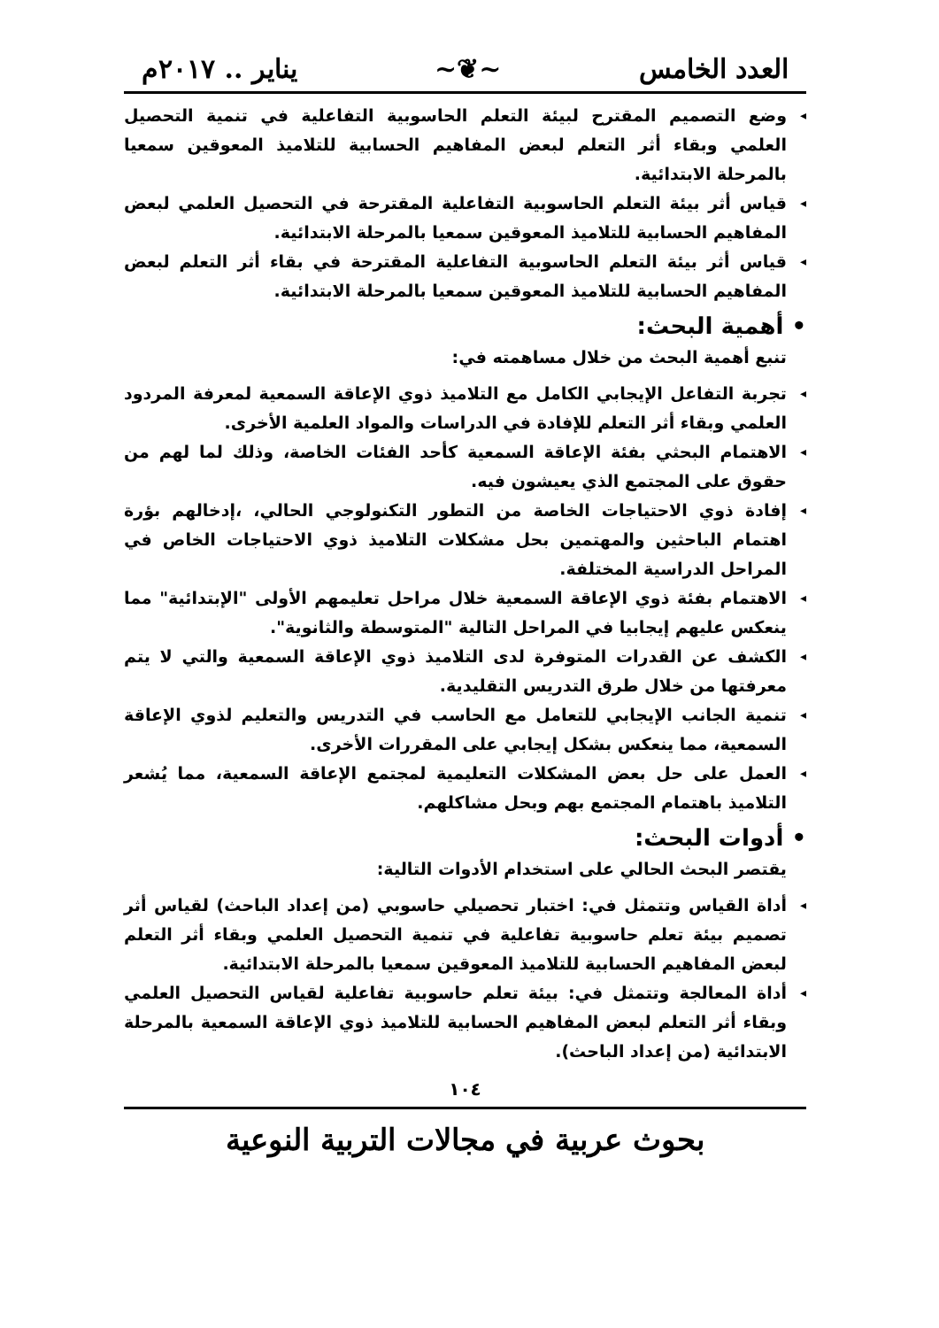العدد الخامس ~❦~ يناير .. ٢٠١٧م
◂ وضع التصميم المقترح لبيئة التعلم الحاسوبية التفاعلية في تنمية التحصيل العلمي وبقاء أثر التعلم لبعض المفاهيم الحسابية للتلاميذ المعوقين سمعيا بالمرحلة الابتدائية.
◂ قياس أثر بيئة التعلم الحاسوبية التفاعلية المقترحة في التحصيل العلمي لبعض المفاهيم الحسابية للتلاميذ المعوقين سمعيا بالمرحلة الابتدائية.
◂ قياس أثر بيئة التعلم الحاسوبية التفاعلية المقترحة في بقاء أثر التعلم لبعض المفاهيم الحسابية للتلاميذ المعوقين سمعيا بالمرحلة الابتدائية.
• أهمية البحث:
تنبع أهمية البحث من خلال مساهمته في:
◂ تجربة التفاعل الإيجابي الكامل مع التلاميذ ذوي الإعاقة السمعية لمعرفة المردود العلمي وبقاء أثر التعلم للإفادة في الدراسات والمواد العلمية الأخرى.
◂ الاهتمام البحثي بفئة الإعاقة السمعية كأحد الفئات الخاصة، وذلك لما لهم من حقوق على المجتمع الذي يعيشون فيه.
◂ إفادة ذوي الاحتياجات الخاصة من التطور التكنولوجي الحالي، ،إدخالهم بؤرة اهتمام الباحثين والمهتمين بحل مشكلات التلاميذ ذوي الاحتياجات الخاص في المراحل الدراسية المختلفة.
◂ الاهتمام بفئة ذوي الإعاقة السمعية خلال مراحل تعليمهم الأولى "الإبتدائية" مما ينعكس عليهم إيجابيا في المراحل التالية "المتوسطة والثانوية".
◂ الكشف عن القدرات المتوفرة لدى التلاميذ ذوي الإعاقة السمعية والتي لا يتم معرفتها من خلال طرق التدريس التقليدية.
◂ تنمية الجانب الإيجابي للتعامل مع الحاسب في التدريس والتعليم لذوي الإعاقة السمعية، مما ينعكس بشكل إيجابي على المقررات الأخرى.
◂ العمل على حل بعض المشكلات التعليمية لمجتمع الإعاقة السمعية، مما يُشعر التلاميذ باهتمام المجتمع بهم وبحل مشاكلهم.
• أدوات البحث:
يقتصر البحث الحالي على استخدام الأدوات التالية:
◂ أداة القياس وتتمثل في: اختبار تحصيلي حاسوبي (من إعداد الباحث) لقياس أثر تصميم بيئة تعلم حاسوبية تفاعلية في تنمية التحصيل العلمي وبقاء أثر التعلم لبعض المفاهيم الحسابية للتلاميذ المعوقين سمعيا بالمرحلة الابتدائية.
◂ أداة المعالجة وتتمثل في: بيئة تعلم حاسوبية تفاعلية لقياس التحصيل العلمي وبقاء أثر التعلم لبعض المفاهيم الحسابية للتلاميذ ذوي الإعاقة السمعية بالمرحلة الابتدائية (من إعداد الباحث).
١٠٤
بحوث عربية في مجالات التربية النوعية